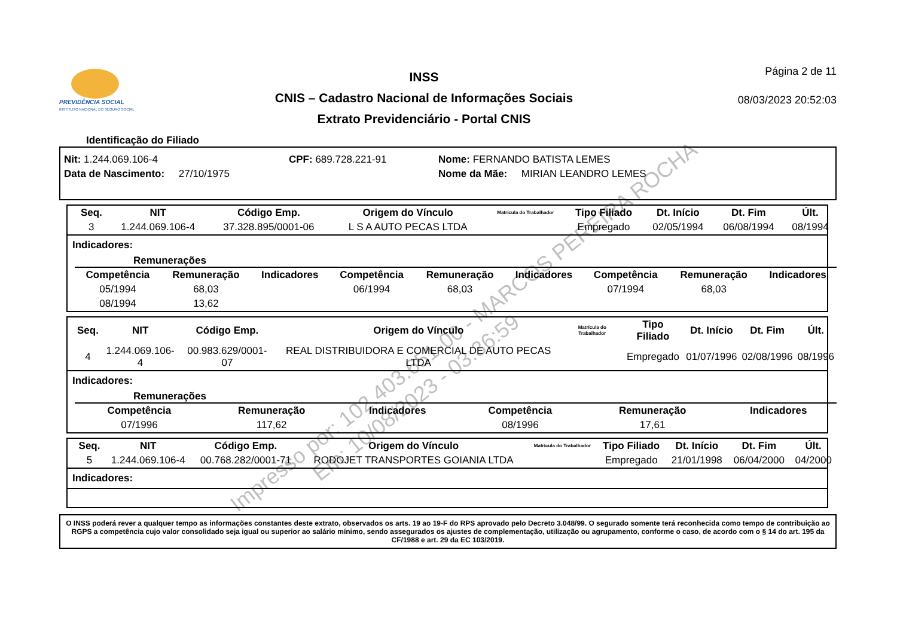PREVIDÊNCIA SOCIAL
INSTITUTO NACIONAL DO SEGURO SOCIAL
INSS
CNIS – Cadastro Nacional de Informações Sociais
Extrato Previdenciário - Portal CNIS
Página 2 de 11
08/03/2023 20:52:03
Identificação do Filiado
Nit: 1.244.069.106-4 CPF: 689.728.221-91 Nome: FERNANDO BATISTA LEMES
Data de Nascimento: 27/10/1975 Nome da Mãe: MIRIAN LEANDRO LEMES
| Seq. | NIT | Código Emp. | Origem do Vínculo | Matrícula do Trabalhador | Tipo Filiado | Dt. Início | Dt. Fim | Últ. |
| --- | --- | --- | --- | --- | --- | --- | --- | --- |
| 3 | 1.244.069.106-4 | 37.328.895/0001-06 | L S A AUTO PECAS LTDA | | Empregado | 02/05/1994 | 06/08/1994 | 08/1994 |
Indicadores:
Remunerações
| Competência | Remuneração | Indicadores | Competência | Remuneração | Indicadores | Competência | Remuneração | Indicadores |
| --- | --- | --- | --- | --- | --- | --- | --- | --- |
| 05/1994 | 68,03 | | 06/1994 | 68,03 | | 07/1994 | 68,03 | |
| 08/1994 | 13,62 | | | | | | | |
| Seq. | NIT | Código Emp. | Origem do Vínculo | Matrícula do Trabalhador | Tipo Filiado | Dt. Início | Dt. Fim | Últ. |
| --- | --- | --- | --- | --- | --- | --- | --- | --- |
| 4 | 1.244.069.106-4 | 00.983.629/0001-07 | REAL DISTRIBUIDORA E COMERCIAL DE AUTO PECAS LTDA | | Empregado | 01/07/1996 | 02/08/1996 | 08/1996 |
Indicadores:
Remunerações
| Competência | Remuneração | Indicadores | Competência | Remuneração | Indicadores |
| --- | --- | --- | --- | --- | --- |
| 07/1996 | 117,62 | | 08/1996 | 17,61 | |
| Seq. | NIT | Código Emp. | Origem do Vínculo | Matrícula do Trabalhador | Tipo Filiado | Dt. Início | Dt. Fim | Últ. |
| --- | --- | --- | --- | --- | --- | --- | --- | --- |
| 5 | 1.244.069.106-4 | 00.768.282/0001-71 | RODOJET TRANSPORTES GOIANIA LTDA | | Empregado | 21/01/1998 | 06/04/2000 | 04/2000 |
Indicadores:
O INSS poderá rever a qualquer tempo as informações constantes deste extrato, observados os arts. 19 ao 19-F do RPS aprovado pelo Decreto 3.048/99. O segurado somente terá reconhecida como tempo de contribuição ao RGPS a competência cujo valor consolidado seja igual ou superior ao salário mínimo, sendo assegurados os ajustes de complementação, utilização ou agrupamento, conforme o caso, de acordo com o § 14 do art. 195 da CF/1988 e art. 29 da EC 103/2019.
Impresso por: 102.403.651-00 - MARCOS PEREIRA ROCHA
Em: 10/08/2023 - 03:36:59